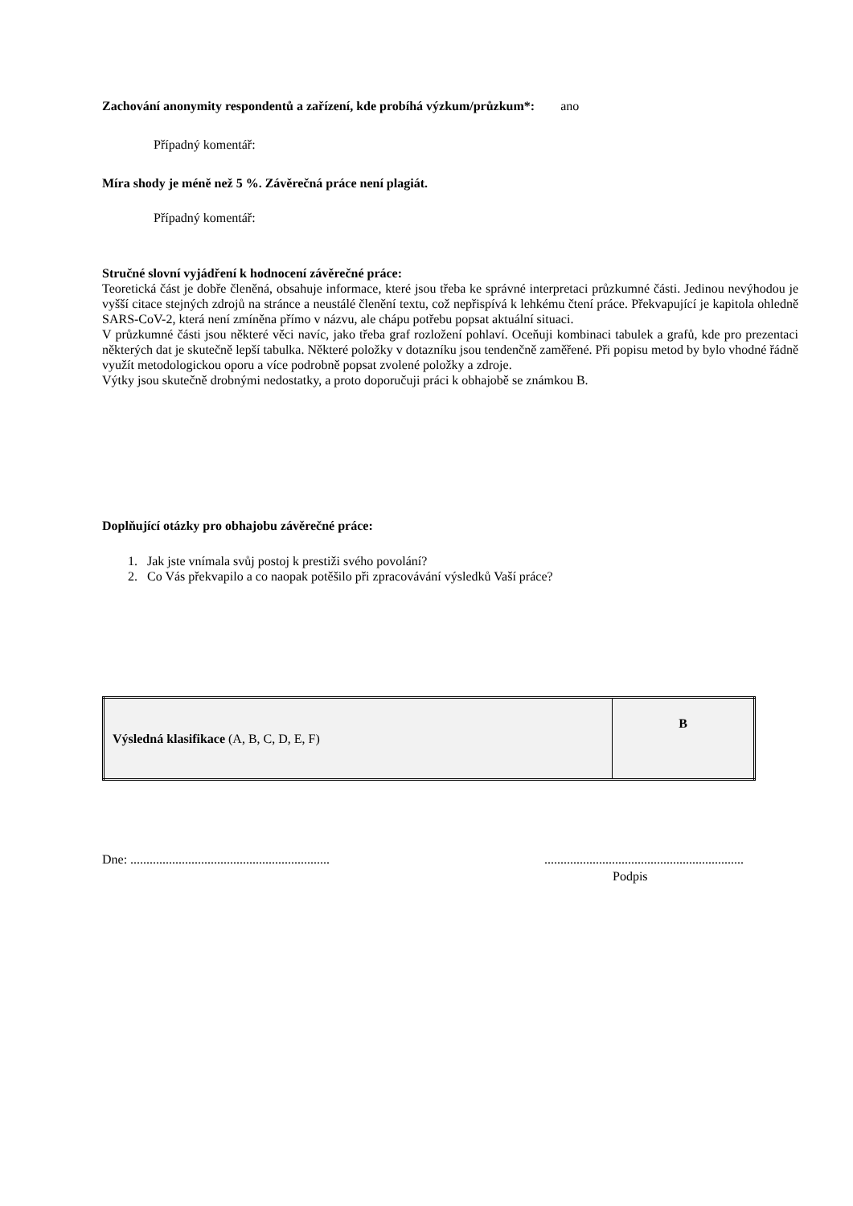Zachování anonymity respondentů a zařízení, kde probíhá výzkum/průzkum*: ano
Případný komentář:
Míra shody je méně než 5 %. Závěrečná práce není plagiát.
Případný komentář:
Stručné slovní vyjádření k hodnocení závěrečné práce:
Teoretická část je dobře členěná, obsahuje informace, které jsou třeba ke správné interpretaci průzkumné části. Jedinou nevýhodou je vyšší citace stejných zdrojů na stránce a neustálé členění textu, což nepřispívá k lehkému čtení práce. Překvapující je kapitola ohledně SARS-CoV-2, která není zmíněna přímo v názvu, ale chápu potřebu popsat aktuální situaci.
V průzkumné části jsou některé věci navíc, jako třeba graf rozložení pohlaví. Oceňuji kombinaci tabulek a grafů, kde pro prezentaci některých dat je skutečně lepší tabulka. Některé položky v dotazníku jsou tendenčně zaměřené. Při popisu metod by bylo vhodné řádně využít metodologickou oporu a více podrobně popsat zvolené položky a zdroje.
Výtky jsou skutečně drobnými nedostatky, a proto doporučuji práci k obhajobě se známkou B.
Doplňující otázky pro obhajobu závěrečné práce:
1. Jak jste vnímala svůj postoj k prestiži svého povolání?
2. Co Vás překvapilo a co naopak potěšilo při zpracovávání výsledků Vaší práce?
| Výsledná klasifikace (A, B, C, D, E, F) | B |
Dne: ............................................................................................................................
Podpis